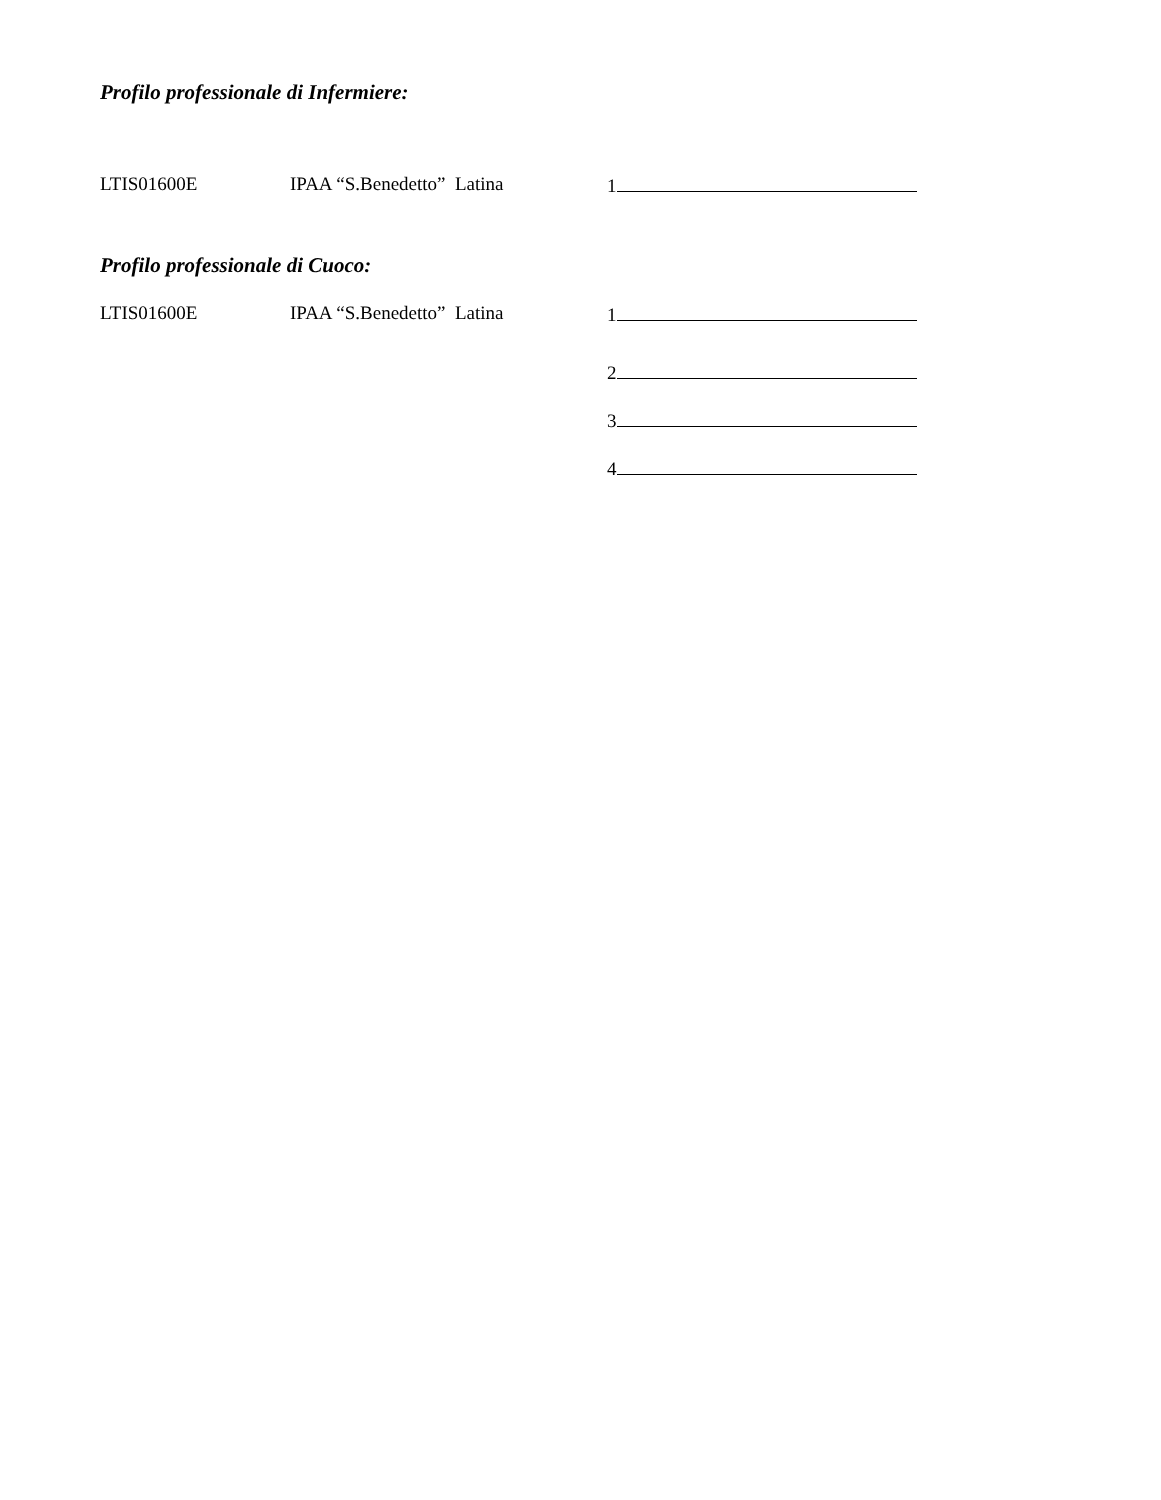Profilo professionale di Infermiere:
LTIS01600E IPAA “S.Benedetto” Latina 1
Profilo professionale di Cuoco:
LTIS01600E IPAA “S.Benedetto” Latina 1
2
3
4